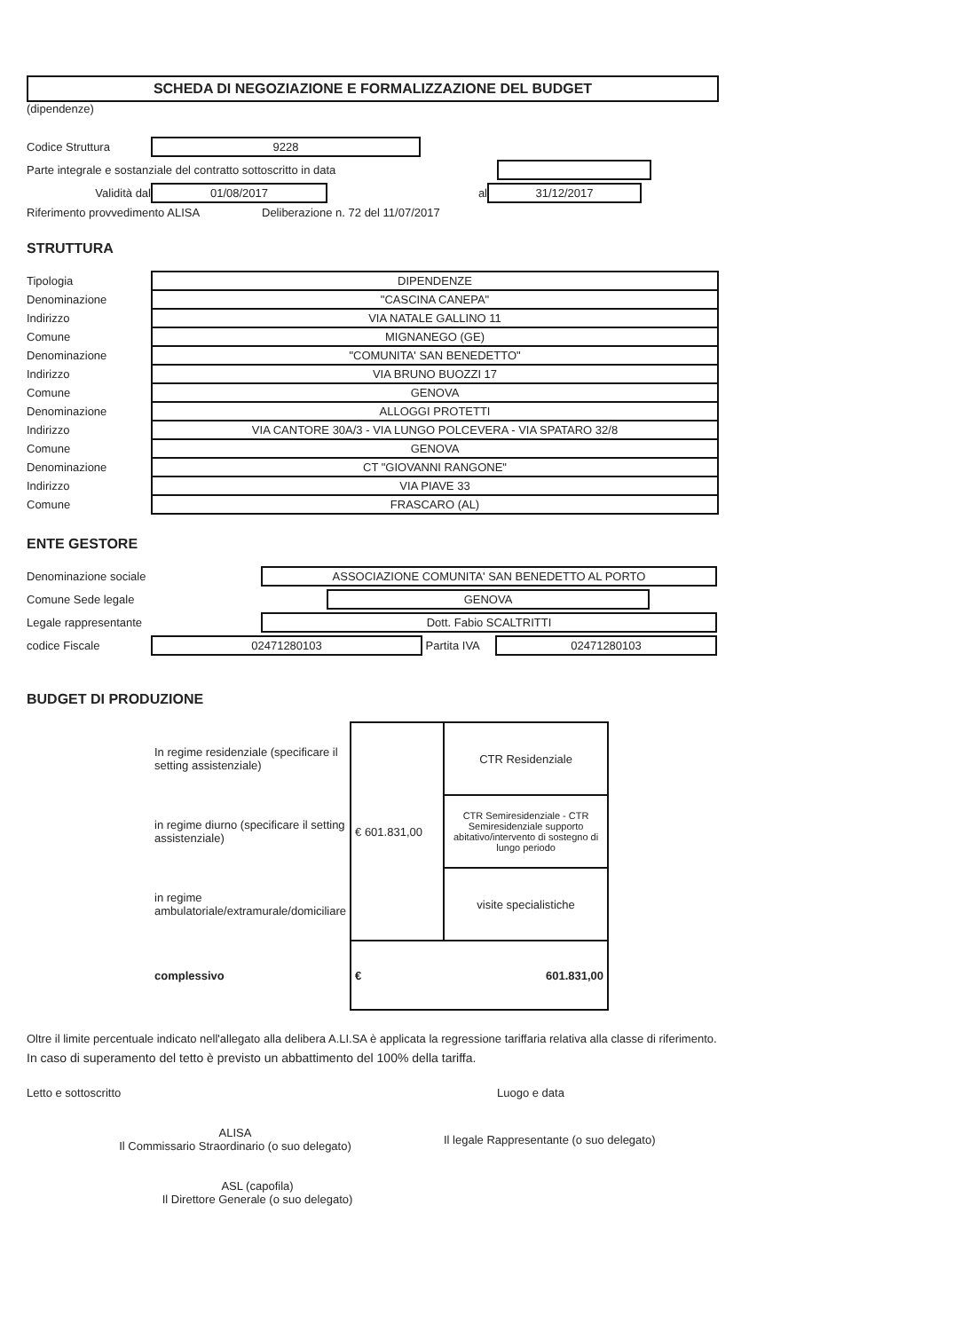SCHEDA DI NEGOZIAZIONE E FORMALIZZAZIONE DEL BUDGET
(dipendenze)
Codice Struttura 9228
Parte integrale e sostanziale del contratto sottoscritto in data
Validità dal 01/08/2017 al 31/12/2017
Riferimento provvedimento ALISA Deliberazione n. 72 del 11/07/2017
STRUTTURA
| Tipologia | DIPENDENZE |
| Denominazione | "CASCINA CANEPA" |
| Indirizzo | VIA NATALE GALLINO 11 |
| Comune | MIGNANEGO (GE) |
| Denominazione | "COMUNITA' SAN BENEDETTO" |
| Indirizzo | VIA BRUNO BUOZZI 17 |
| Comune | GENOVA |
| Denominazione | ALLOGGI PROTETTI |
| Indirizzo | VIA CANTORE 30A/3 - VIA LUNGO POLCEVERA - VIA SPATARO 32/8 |
| Comune | GENOVA |
| Denominazione | CT "GIOVANNI RANGONE" |
| Indirizzo | VIA PIAVE 33 |
| Comune | FRASCARO (AL) |
ENTE GESTORE
Denominazione sociale ASSOCIAZIONE COMUNITA' SAN BENEDETTO AL PORTO
Comune Sede legale GENOVA
Legale rappresentante Dott. Fabio SCALTRITTI
codice Fiscale 02471280103 Partita IVA 02471280103
BUDGET DI PRODUZIONE
| In regime residenziale (specificare il setting assistenziale) | € 601.831,00 | CTR Residenziale |
| in regime diurno (specificare il setting assistenziale) | | CTR Semiresidenziale - CTR Semiresidenziale supporto abitativo/intervento di sostegno di lungo periodo |
| in regime ambulatoriale/extramurale/domiciliare | | visite specialistiche |
| complessivo | € 601.831,00 | |
Oltre il limite percentuale indicato nell'allegato alla delibera A.LI.SA è applicata la regressione tariffaria relativa alla classe di riferimento.
In caso di superamento del tetto è previsto un abbattimento del 100% della tariffa.
Letto e sottoscritto Luogo e data
ALISA
Il Commissario Straordinario (o suo delegato) Il legale Rappresentante (o suo delegato)
ASL (capofila)
Il Direttore Generale (o suo delegato)